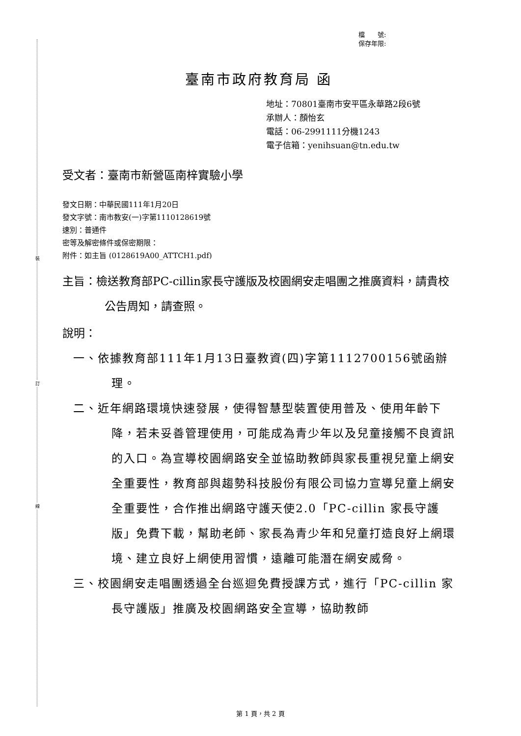裝
訂
線
檔　　號:
保存年限:
臺南市政府教育局 函
地址：70801臺南市安平區永華路2段6號
承辦人：顏怡玄
電話：06-2991111分機1243
電子信箱：yenihsuan@tn.edu.tw
受文者：臺南市新營區南梓實驗小學
發文日期：中華民國111年1月20日
發文字號：南市教安(一)字第1110128619號
速別：普通件
密等及解密條件或保密期限：
附件：如主旨 (0128619A00_ATTCH1.pdf)
主旨：檢送教育部PC-cillin家長守護版及校園網安走唱團之推廣資料，請貴校公告周知，請查照。
說明：
一、依據教育部111年1月13日臺教資(四)字第1112700156號函辦理。
二、近年網路環境快速發展，使得智慧型裝置使用普及、使用年齡下降，若未妥善管理使用，可能成為青少年以及兒童接觸不良資訊的入口。為宣導校園網路安全並協助教師與家長重視兒童上網安全重要性，教育部與趨勢科技股份有限公司協力宣導兒童上網安全重要性，合作推出網路守護天使2.0「PC-cillin 家長守護版」免費下載，幫助老師、家長為青少年和兒童打造良好上網環境、建立良好上網使用習慣，遠離可能潛在網安威脅。
三、校園網安走唱團透過全台巡迴免費授課方式，進行「PC-cillin 家長守護版」推廣及校園網路安全宣導，協助教師
第 1 頁，共 2 頁